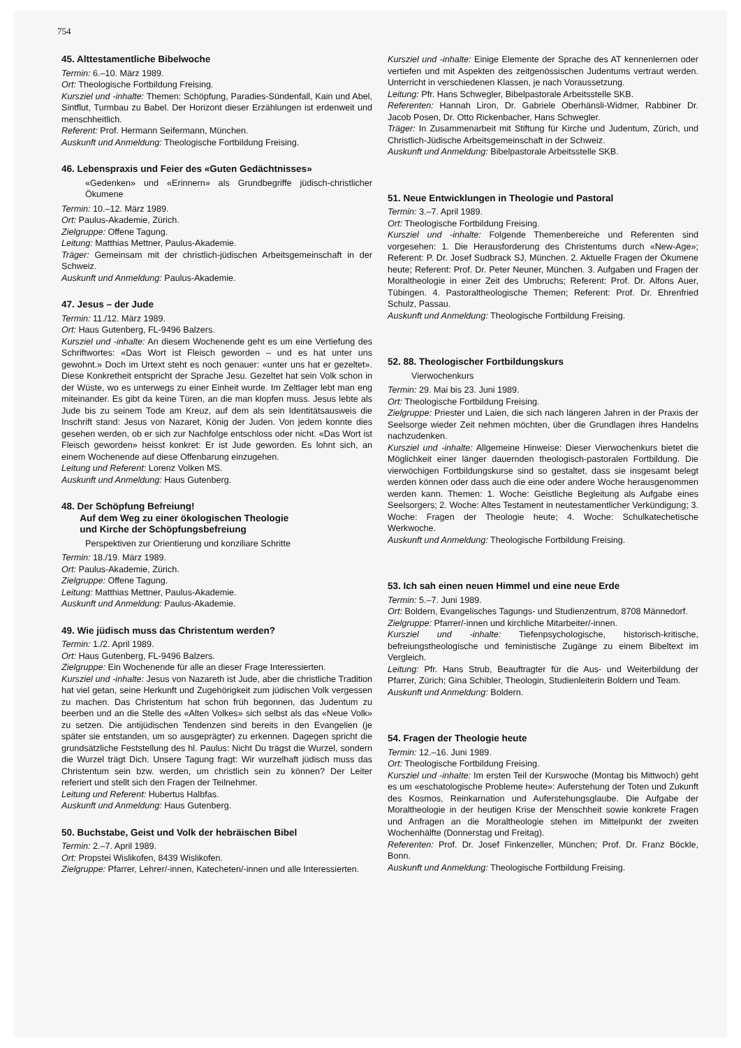754
45. Alttestamentliche Bibelwoche
Termin: 6.–10. März 1989.
Ort: Theologische Fortbildung Freising.
Kursziel und -inhalte: Themen: Schöpfung, Paradies-Sündenfall, Kain und Abel, Sintflut, Turmbau zu Babel. Der Horizont dieser Erzählungen ist erdenweit und menschheitlich.
Referent: Prof. Hermann Seifermann, München.
Auskunft und Anmeldung: Theologische Fortbildung Freising.
46. Lebenspraxis und Feier des «Guten Gedächtnisses»
«Gedenken» und «Erinnern» als Grundbegriffe jüdisch-christlicher Ökumene
Termin: 10.–12. März 1989.
Ort: Paulus-Akademie, Zürich.
Zielgruppe: Offene Tagung.
Leitung: Matthias Mettner, Paulus-Akademie.
Träger: Gemeinsam mit der christlich-jüdischen Arbeitsgemeinschaft in der Schweiz.
Auskunft und Anmeldung: Paulus-Akademie.
47. Jesus – der Jude
Termin: 11./12. März 1989.
Ort: Haus Gutenberg, FL-9496 Balzers.
Kursziel und -inhalte: An diesem Wochenende geht es um eine Vertiefung des Schriftwortes: «Das Wort ist Fleisch geworden – und es hat unter uns gewohnt.» Doch im Urtext steht es noch genauer: «unter uns hat er gezeltet». Diese Konkretheit entspricht der Sprache Jesu. Gezeltet hat sein Volk schon in der Wüste, wo es unterwegs zu einer Einheit wurde. Im Zeltlager lebt man eng miteinander. Es gibt da keine Türen, an die man klopfen muss. Jesus lebte als Jude bis zu seinem Tode am Kreuz, auf dem als sein Identitätsausweis die Inschrift stand: Jesus von Nazaret, König der Juden. Von jedem konnte dies gesehen werden, ob er sich zur Nachfolge entschloss oder nicht. «Das Wort ist Fleisch geworden» heisst konkret: Er ist Jude geworden. Es lohnt sich, an einem Wochenende auf diese Offenbarung einzugehen.
Leitung und Referent: Lorenz Volken MS.
Auskunft und Anmeldung: Haus Gutenberg.
48. Der Schöpfung Befreiung!
Auf dem Weg zu einer ökologischen Theologie
und Kirche der Schöpfungsbefreiung
Perspektiven zur Orientierung und konziliare Schritte
Termin: 18./19. März 1989.
Ort: Paulus-Akademie, Zürich.
Zielgruppe: Offene Tagung.
Leitung: Matthias Mettner, Paulus-Akademie.
Auskunft und Anmeldung: Paulus-Akademie.
49. Wie jüdisch muss das Christentum werden?
Termin: 1./2. April 1989.
Ort: Haus Gutenberg, FL-9496 Balzers.
Zielgruppe: Ein Wochenende für alle an dieser Frage Interessierten.
Kursziel und -inhalte: Jesus von Nazareth ist Jude, aber die christliche Tradition hat viel getan, seine Herkunft und Zugehörigkeit zum jüdischen Volk vergessen zu machen. Das Christentum hat schon früh begonnen, das Judentum zu beerben und an die Stelle des «Alten Volkes» sich selbst als das «Neue Volk» zu setzen. Die antijüdischen Tendenzen sind bereits in den Evangelien (je später sie entstanden, um so ausgeprägter) zu erkennen. Dagegen spricht die grundsätzliche Feststellung des hl. Paulus: Nicht Du trägst die Wurzel, sondern die Wurzel trägt Dich. Unsere Tagung fragt: Wir wurzelhaft jüdisch muss das Christentum sein bzw. werden, um christlich sein zu können? Der Leiter referiert und stellt sich den Fragen der Teilnehmer.
Leitung und Referent: Hubertus Halbfas.
Auskunft und Anmeldung: Haus Gutenberg.
50. Buchstabe, Geist und Volk der hebräischen Bibel
Termin: 2.–7. April 1989.
Ort: Propstei Wislikofen, 8439 Wislikofen.
Zielgruppe: Pfarrer, Lehrer/-innen, Katecheten/-innen und alle Interessierten.
Kursziel und -inhalte: Einige Elemente der Sprache des AT kennenlernen oder vertiefen und mit Aspekten des zeitgenössischen Judentums vertraut werden. Unterricht in verschiedenen Klassen, je nach Voraussetzung.
Leitung: Pfr. Hans Schwegler, Bibelpastorale Arbeitsstelle SKB.
Referenten: Hannah Liron, Dr. Gabriele Oberhänsli-Widmer, Rabbiner Dr. Jacob Posen, Dr. Otto Rickenbacher, Hans Schwegler.
Träger: In Zusammenarbeit mit Stiftung für Kirche und Judentum, Zürich, und Christlich-Jüdische Arbeitsgemeinschaft in der Schweiz.
Auskunft und Anmeldung: Bibelpastorale Arbeitsstelle SKB.
51. Neue Entwicklungen in Theologie und Pastoral
Termin: 3.–7. April 1989.
Ort: Theologische Fortbildung Freising.
Kursziel und -inhalte: Folgende Themenbereiche und Referenten sind vorgesehen: 1. Die Herausforderung des Christentums durch «New-Age»; Referent: P. Dr. Josef Sudbrack SJ, München. 2. Aktuelle Fragen der Ökumene heute; Referent: Prof. Dr. Peter Neuner, München. 3. Aufgaben und Fragen der Moraltheologie in einer Zeit des Umbruchs; Referent: Prof. Dr. Alfons Auer, Tübingen. 4. Pastoraltheologische Themen; Referent: Prof. Dr. Ehrenfried Schulz, Passau.
Auskunft und Anmeldung: Theologische Fortbildung Freising.
52. 88. Theologischer Fortbildungskurs
Vierwochenkurs
Termin: 29. Mai bis 23. Juni 1989.
Ort: Theologische Fortbildung Freising.
Zielgruppe: Priester und Laien, die sich nach längeren Jahren in der Praxis der Seelsorge wieder Zeit nehmen möchten, über die Grundlagen ihres Handelns nachzudenken.
Kursziel und -inhalte: Allgemeine Hinweise: Dieser Vierwochenkurs bietet die Möglichkeit einer länger dauernden theologisch-pastoralen Fortbildung. Die vierwöchigen Fortbildungskurse sind so gestaltet, dass sie insgesamt belegt werden können oder dass auch die eine oder andere Woche herausgenommen werden kann. Themen: 1. Woche: Geistliche Begleitung als Aufgabe eines Seelsorgers; 2. Woche: Altes Testament in neutestamentlicher Verkündigung; 3. Woche: Fragen der Theologie heute; 4. Woche: Schulkatechetische Werkwoche.
Auskunft und Anmeldung: Theologische Fortbildung Freising.
53. Ich sah einen neuen Himmel und eine neue Erde
Termin: 5.–7. Juni 1989.
Ort: Boldern, Evangelisches Tagungs- und Studienzentrum, 8708 Männedorf.
Zielgruppe: Pfarrer/-innen und kirchliche Mitarbeiter/-innen.
Kursziel und -inhalte: Tiefenpsychologische, historisch-kritische, befreiungstheologische und feministische Zugänge zu einem Bibeltext im Vergleich.
Leitung: Pfr. Hans Strub, Beauftragter für die Aus- und Weiterbildung der Pfarrer, Zürich; Gina Schibler, Theologin, Studienleiterin Boldern und Team.
Auskunft und Anmeldung: Boldern.
54. Fragen der Theologie heute
Termin: 12.–16. Juni 1989.
Ort: Theologische Fortbildung Freising.
Kursziel und -inhalte: Im ersten Teil der Kurswoche (Montag bis Mittwoch) geht es um «eschatologische Probleme heute»: Auferstehung der Toten und Zukunft des Kosmos, Reinkarnation und Auferstehungsglaube. Die Aufgabe der Moraltheologie in der heutigen Krise der Menschheit sowie konkrete Fragen und Anfragen an die Moraltheologie stehen im Mittelpunkt der zweiten Wochenhälfte (Donnerstag und Freitag).
Referenten: Prof. Dr. Josef Finkenzeller, München; Prof. Dr. Franz Böckle, Bonn.
Auskunft und Anmeldung: Theologische Fortbildung Freising.